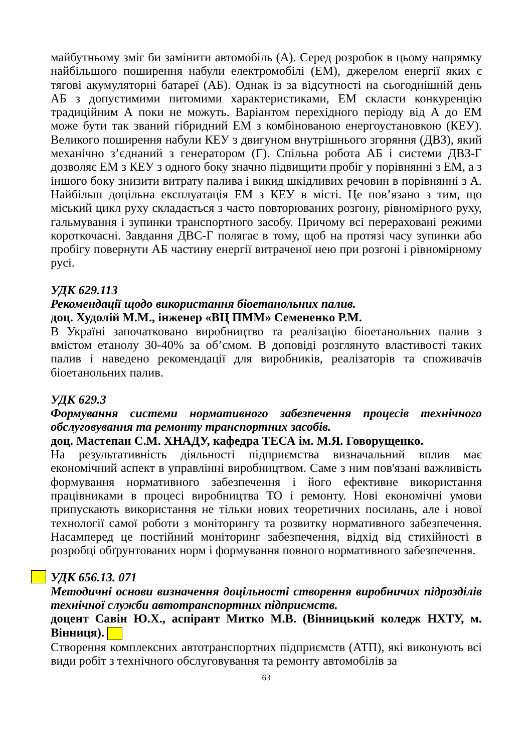майбутньому зміг би замінити автомобіль (А). Серед розробок в цьому напрямку найбільшого поширення набули електромобілі (ЕМ), джерелом енергії яких є тягові акумуляторні батареї (АБ). Однак із за відсутності на сьогоднішній день АБ з допустимими питомими характеристиками, ЕМ скласти конкуренцію традиційним А поки не можуть. Варіантом перехідного періоду від А до ЕМ може бути так званий гібридний ЕМ з комбінованою енергоустановкою (КЕУ). Великого поширення набули КЕУ з двигуном внутрішнього згоряння (ДВЗ), який механічно з’єднаний з генератором (Г). Спільна робота АБ і системи ДВЗ-Г дозволяє ЕМ з КЕУ з одного боку значно підвищити пробіг у порівнянні з ЕМ, а з іншого боку знизити витрату палива і викид шкідливих речовин в порівнянні з А. Найбільш доцільна експлуатація ЕМ з КЕУ в місті. Це пов’язано з тим, що міський цикл руху складається з часто повторюваних розгону, рівномірного руху, гальмування і зупинки транспортного засобу. Причому всі перераховані режими короткочасні. Завдання ДВС-Г полягає в тому, щоб на протязі часу зупинки або пробігу повернути АБ частину енергії витраченої нею при розгоні і рівномірному русі.
УДК 629.113
Рекомендації щодо використання біоетанольних палив.
доц. Худолій М.М., інженер «ВЦ ПММ» Семененко Р.М.
В Україні започатковано виробництво та реалізацію біоетанольних палив з вмістом етанолу 30-40% за об’ємом. В доповіді розглянуто властивості таких палив і наведено рекомендації для виробників, реалізаторів та споживачів біоетанольних палив.
УДК 629.3
Формування системи нормативного забезпечення процесів технічного обслуговування та ремонту транспортних засобів.
доц. Мастепан С.М. ХНАДУ, кафедра ТЕСА ім. М.Я. Говорущенко.
На результативність діяльності підприємства визначальний вплив має економічний аспект в управлінні виробництвом. Саме з ним пов'язані важливість формування нормативного забезпечення і його ефективне використання працівниками в процесі виробництва ТО і ремонту. Нові економічні умови припускають використання не тільки нових теоретичних посилань, але і нової технології самої роботи з моніторингу та розвитку нормативного забезпечення. Насамперед це постійний моніторинг забезпечення, відхід від стихійності в розробці обґрунтованих норм і формування повного нормативного забезпечення.
УДК 656.13. 071
Методичні основи визначення доцільності створення виробничих підрозділів технічної служби автотранспортних підприємств.
доцент Савін Ю.Х., аспірант Митко М.В. (Вінницький коледж НХТУ, м. Вінниця).
Створення комплексних автотранспортних підприємств (АТП), які виконують всі види робіт з технічного обслуговування та ремонту автомобілів за
63